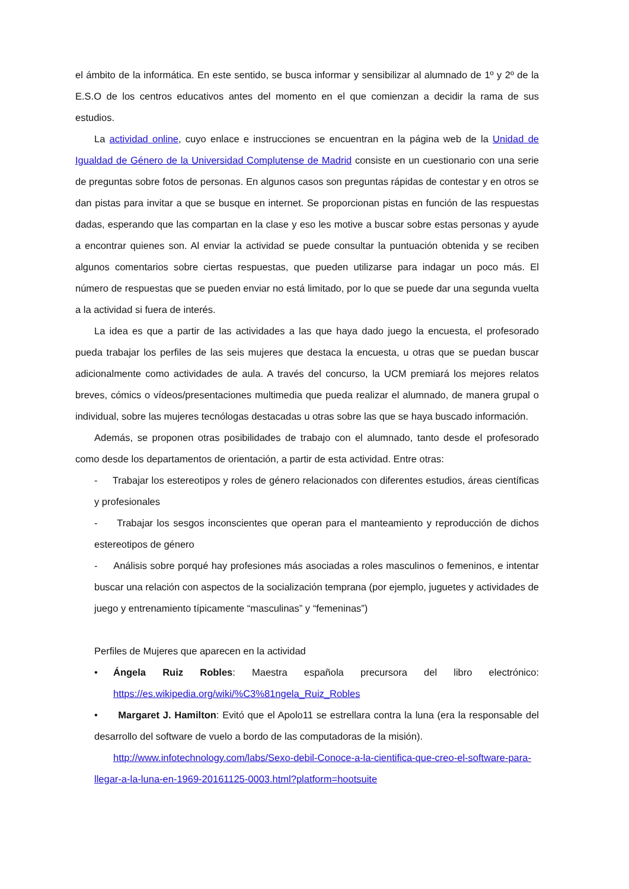el ámbito de la informática. En este sentido, se busca informar y sensibilizar al alumnado de 1º y 2º de la E.S.O de los centros educativos antes del momento en el que comienzan a decidir la rama de sus estudios.
La actividad online, cuyo enlace e instrucciones se encuentran en la página web de la Unidad de Igualdad de Género de la Universidad Complutense de Madrid consiste en un cuestionario con una serie de preguntas sobre fotos de personas. En algunos casos son preguntas rápidas de contestar y en otros se dan pistas para invitar a que se busque en internet. Se proporcionan pistas en función de las respuestas dadas, esperando que las compartan en la clase y eso les motive a buscar sobre estas personas y ayude a encontrar quienes son. Al enviar la actividad se puede consultar la puntuación obtenida y se reciben algunos comentarios sobre ciertas respuestas, que pueden utilizarse para indagar un poco más. El número de respuestas que se pueden enviar no está limitado, por lo que se puede dar una segunda vuelta a la actividad si fuera de interés.
La idea es que a partir de las actividades a las que haya dado juego la encuesta, el profesorado pueda trabajar los perfiles de las seis mujeres que destaca la encuesta, u otras que se puedan buscar adicionalmente como actividades de aula. A través del concurso, la UCM premiará los mejores relatos breves, cómics o vídeos/presentaciones multimedia que pueda realizar el alumnado, de manera grupal o individual, sobre las mujeres tecnólogas destacadas u otras sobre las que se haya buscado información.
Además, se proponen otras posibilidades de trabajo con el alumnado, tanto desde el profesorado como desde los departamentos de orientación, a partir de esta actividad. Entre otras:
- Trabajar los estereotipos y roles de género relacionados con diferentes estudios, áreas científicas y profesionales
- Trabajar los sesgos inconscientes que operan para el manteamiento y reproducción de dichos estereotipos de género
- Análisis sobre porqué hay profesiones más asociadas a roles masculinos o femeninos, e intentar buscar una relación con aspectos de la socialización temprana (por ejemplo, juguetes y actividades de juego y entrenamiento típicamente “masculinas” y “femeninas”)
Perfiles de Mujeres que aparecen en la actividad
• Ángela Ruiz Robles: Maestra española precursora del libro electrónico: https://es.wikipedia.org/wiki/%C3%81ngela_Ruiz_Robles
• Margaret J. Hamilton: Evitó que el Apolo11 se estrellara contra la luna (era la responsable del desarrollo del software de vuelo a bordo de las computadoras de la misión).
http://www.infotechnology.com/labs/Sexo-debil-Conoce-a-la-cientifica-que-creo-el-software-para-llegar-a-la-luna-en-1969-20161125-0003.html?platform=hootsuite